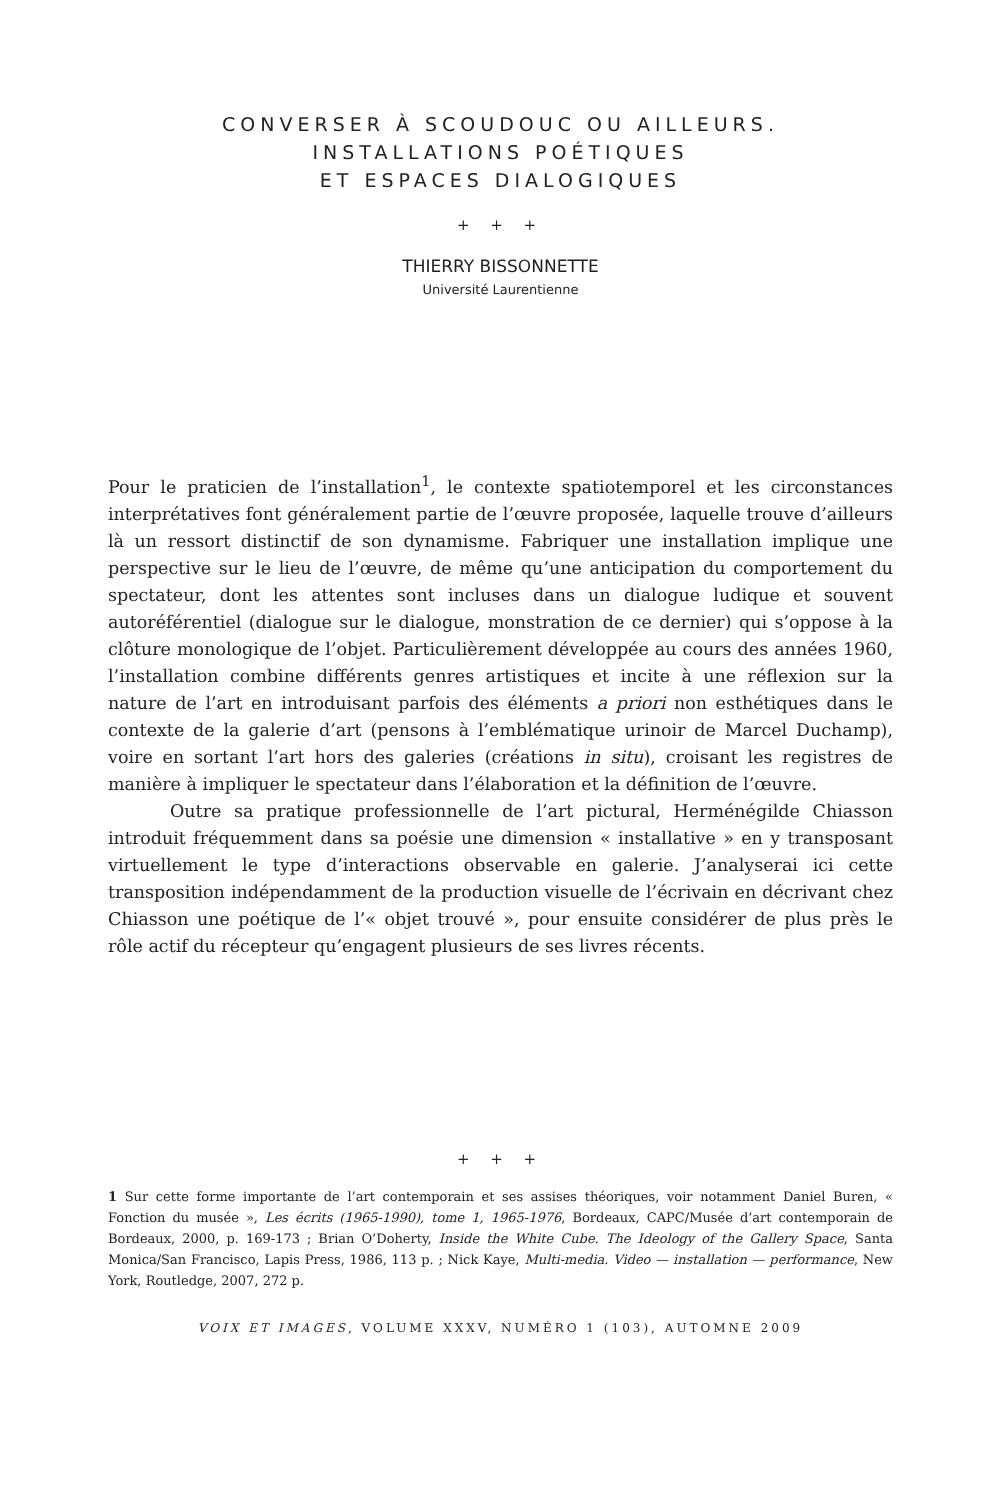CONVERSER À SCOUDOUC OU AILLEURS.
INSTALLATIONS POÉTIQUES
ET ESPACES DIALOGIQUES
+ + +
THIERRY BISSONNETTE
Université Laurentienne
Pour le praticien de l’installation<sup>1</sup>, le contexte spatiotemporel et les circonstances interprétatives font généralement partie de l’œuvre proposée, laquelle trouve d’ailleurs là un ressort distinctif de son dynamisme. Fabriquer une installation implique une perspective sur le lieu de l’œuvre, de même qu’une anticipation du comportement du spectateur, dont les attentes sont incluses dans un dialogue ludique et souvent autoréférentiel (dialogue sur le dialogue, monstration de ce dernier) qui s’oppose à la clôture monologique de l’objet. Particulièrement développée au cours des années 1960, l’installation combine différents genres artistiques et incite à une réflexion sur la nature de l’art en introduisant parfois des éléments a priori non esthétiques dans le contexte de la galerie d’art (pensons à l’emblématique urinoir de Marcel Duchamp), voire en sortant l’art hors des galeries (créations in situ), croisant les registres de manière à impliquer le spectateur dans l’élaboration et la définition de l’œuvre.
Outre sa pratique professionnelle de l’art pictural, Herménégilde Chiasson introduit fréquemment dans sa poésie une dimension « installative » en y transposant virtuellement le type d’interactions observable en galerie. J’analyserai ici cette transposition indépendamment de la production visuelle de l’écrivain en décrivant chez Chiasson une poétique de l’« objet trouvé », pour ensuite considérer de plus près le rôle actif du récepteur qu’engagent plusieurs de ses livres récents.
+ + +
1 Sur cette forme importante de l’art contemporain et ses assises théoriques, voir notamment Daniel Buren, « Fonction du musée », Les écrits (1965-1990), tome 1, 1965-1976, Bordeaux, CAPC/Musée d’art contemporain de Bordeaux, 2000, p. 169-173 ; Brian O’Doherty, Inside the White Cube. The Ideology of the Gallery Space, Santa Monica/San Francisco, Lapis Press, 1986, 113 p. ; Nick Kaye, Multi-media. Video — installation — performance, New York, Routledge, 2007, 272 p.
VOIX ET IMAGES, VOLUME XXXV, NUMÉRO 1 (103), AUTOMNE 2009